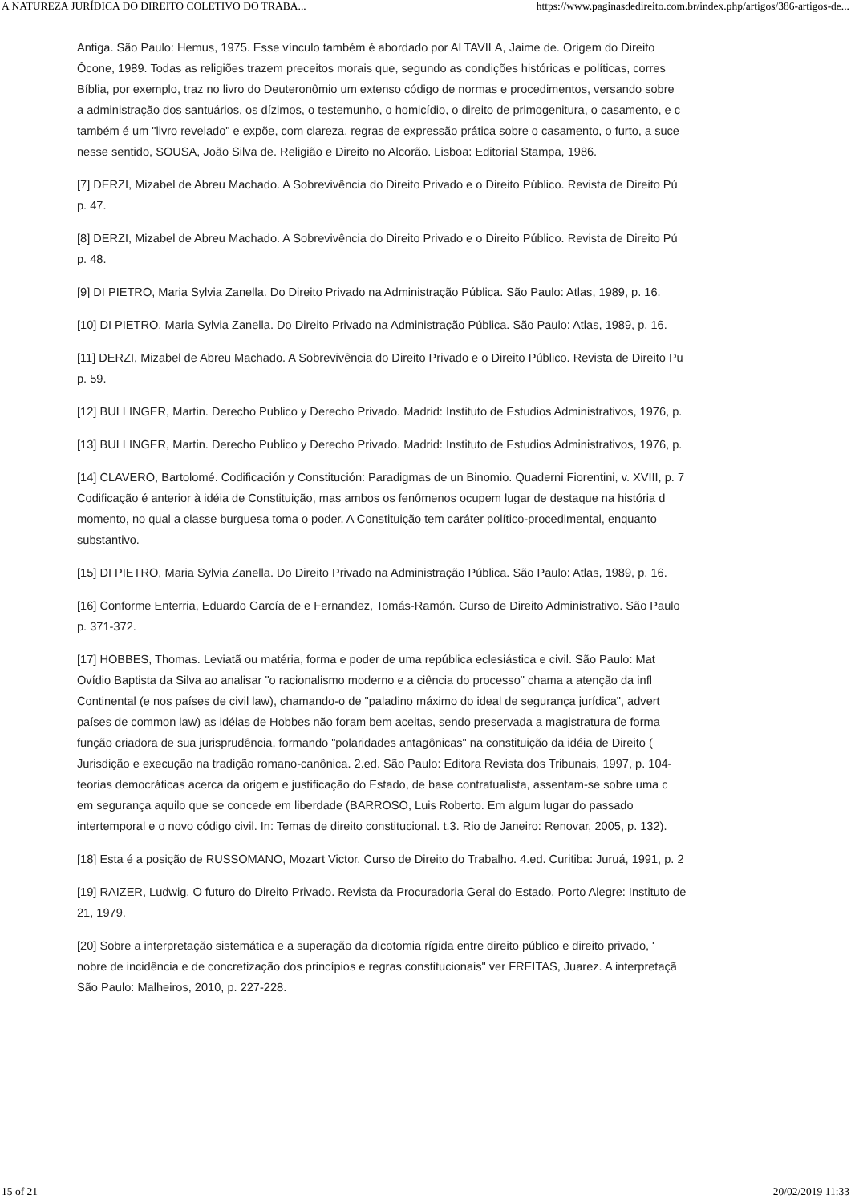A NATUREZA JURÍDICA DO DIREITO COLETIVO DO TRABA... https://www.paginasdedireito.com.br/index.php/artigos/386-artigos-de...
Antiga. São Paulo: Hemus, 1975. Esse vínculo também é abordado por ALTAVILA, Jaime de. Origem do Direito
Ôcone, 1989. Todas as religiões trazem preceitos morais que, segundo as condições históricas e políticas, corres
Bíblia, por exemplo, traz no livro do Deuteronômio um extenso código de normas e procedimentos, versando sobre
a administração dos santuários, os dízimos, o testemunho, o homicídio, o direito de primogenitura, o casamento, e c
também é um "livro revelado" e expõe, com clareza, regras de expressão prática sobre o casamento, o furto, a suce
nesse sentido, SOUSA, João Silva de. Religião e Direito no Alcorão. Lisboa: Editorial Stampa, 1986.
[7] DERZI, Mizabel de Abreu Machado. A Sobrevivência do Direito Privado e o Direito Público. Revista de Direito Pú
p. 47.
[8] DERZI, Mizabel de Abreu Machado. A Sobrevivência do Direito Privado e o Direito Público. Revista de Direito Pú
p. 48.
[9] DI PIETRO, Maria Sylvia Zanella. Do Direito Privado na Administração Pública. São Paulo: Atlas, 1989, p. 16.
[10] DI PIETRO, Maria Sylvia Zanella. Do Direito Privado na Administração Pública. São Paulo: Atlas, 1989, p. 16.
[11] DERZI, Mizabel de Abreu Machado. A Sobrevivência do Direito Privado e o Direito Público. Revista de Direito Pu
p. 59.
[12] BULLINGER, Martin. Derecho Publico y Derecho Privado. Madrid: Instituto de Estudios Administrativos, 1976, p.
[13] BULLINGER, Martin. Derecho Publico y Derecho Privado. Madrid: Instituto de Estudios Administrativos, 1976, p.
[14] CLAVERO, Bartolomé. Codificación y Constitución: Paradigmas de un Binomio. Quaderni Fiorentini, v. XVIII, p. 7
Codificação é anterior à idéia de Constituição, mas ambos os fenômenos ocupem lugar de destaque na história d
momento, no qual a classe burguesa toma o poder. A Constituição tem caráter político-procedimental, enquanto
substantivo.
[15] DI PIETRO, Maria Sylvia Zanella. Do Direito Privado na Administração Pública. São Paulo: Atlas, 1989, p. 16.
[16] Conforme Enterria, Eduardo García de e Fernandez, Tomás-Ramón. Curso de Direito Administrativo. São Paulo
p. 371-372.
[17] HOBBES, Thomas. Leviatã ou matéria, forma e poder de uma república eclesiástica e civil. São Paulo: Mat
Ovídio Baptista da Silva ao analisar "o racionalismo moderno e a ciência do processo" chama a atenção da infl
Continental (e nos países de civil law), chamando-o de "paladino máximo do ideal de segurança jurídica", advert
países de common law) as idéias de Hobbes não foram bem aceitas, sendo preservada a magistratura de forma
função criadora de sua jurisprudência, formando "polaridades antagônicas" na constituição da idéia de Direito (
Jurisdição e execução na tradição romano-canônica. 2.ed. São Paulo: Editora Revista dos Tribunais, 1997, p. 104-
teorias democráticas acerca da origem e justificação do Estado, de base contratualista, assentam-se sobre uma c
em segurança aquilo que se concede em liberdade (BARROSO, Luis Roberto. Em algum lugar do passado
intertemporal e o novo código civil. In: Temas de direito constitucional. t.3. Rio de Janeiro: Renovar, 2005, p. 132).
[18] Esta é a posição de RUSSOMANO, Mozart Victor. Curso de Direito do Trabalho. 4.ed. Curitiba: Juruá, 1991, p. 2
[19] RAIZER, Ludwig. O futuro do Direito Privado. Revista da Procuradoria Geral do Estado, Porto Alegre: Instituto de
21, 1979.
[20] Sobre a interpretação sistemática e a superação da dicotomia rígida entre direito público e direito privado, '
nobre de incidência e de concretização dos princípios e regras constitucionais" ver FREITAS, Juarez. A interpretaçã
São Paulo: Malheiros, 2010, p. 227-228.
15 of 21 20/02/2019 11:33